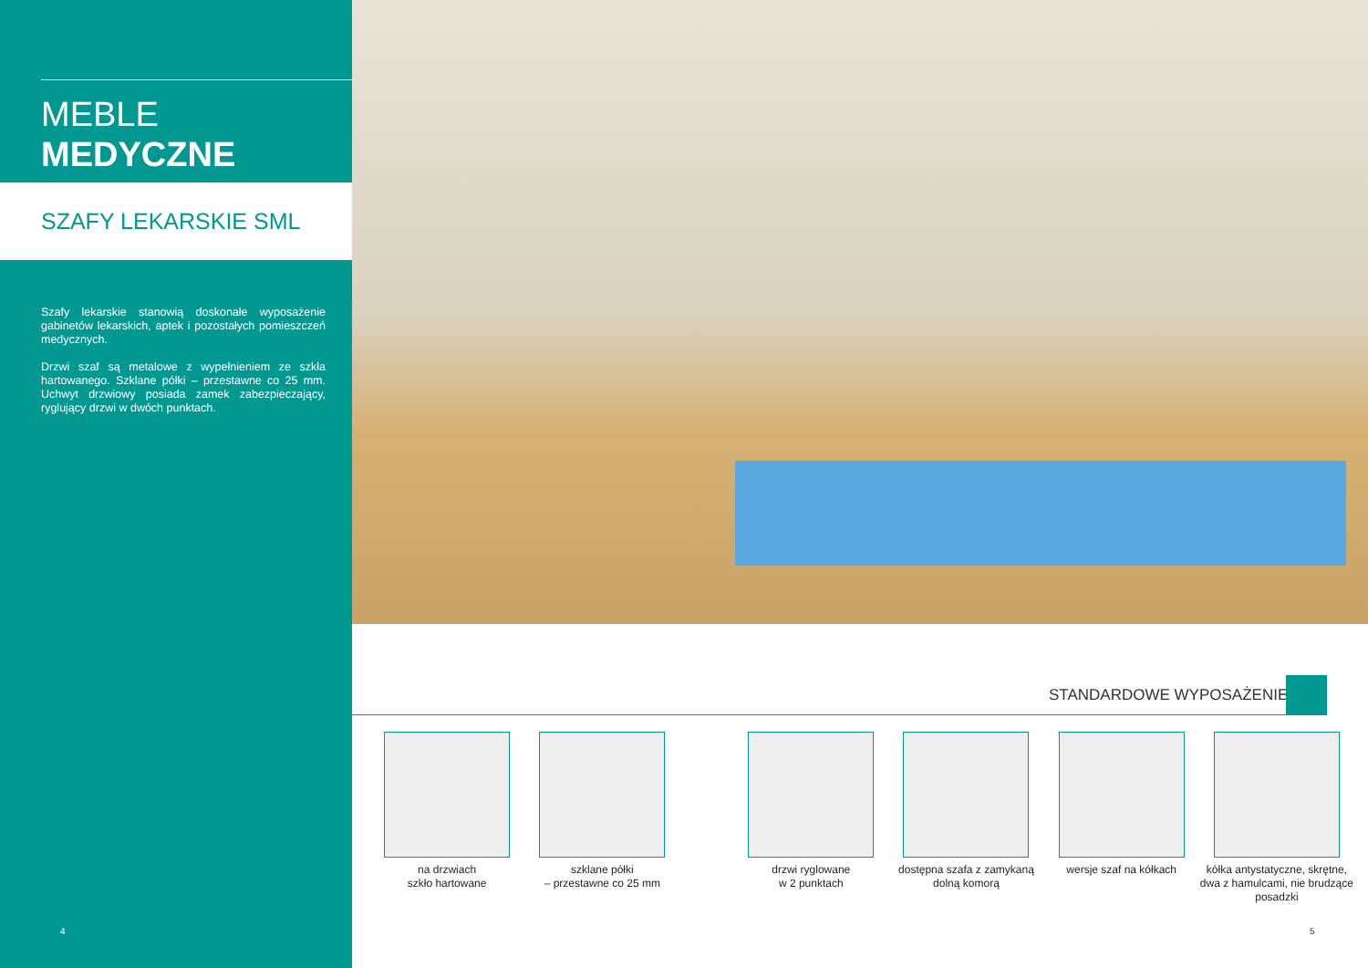MEBLE
MEDYCZNE
SZAFY LEKARSKIE SML
Szafy lekarskie stanowią doskonałe wyposażenie gabinetów lekarskich, aptek i pozostałych pomieszczeń medycznych.
Drzwi szaf są metalowe z wypełnieniem ze szkła hartowanego. Szklane półki – przestawne co 25 mm. Uchwyt drzwiowy posiada zamek zabezpieczający, ryglujący drzwi w dwóch punktach.
4
STANDARDOWE WYPOSAŻENIE
na drzwiach
szkło hartowane
szklane półki
– przestawne co 25 mm
drzwi ryglowane
w 2 punktach
dostępna szafa z zamykaną dolną komorą
wersje szaf na kółkach kółka antystatyczne, skrętne, dwa z hamulcami, nie brudzące posadzki
5